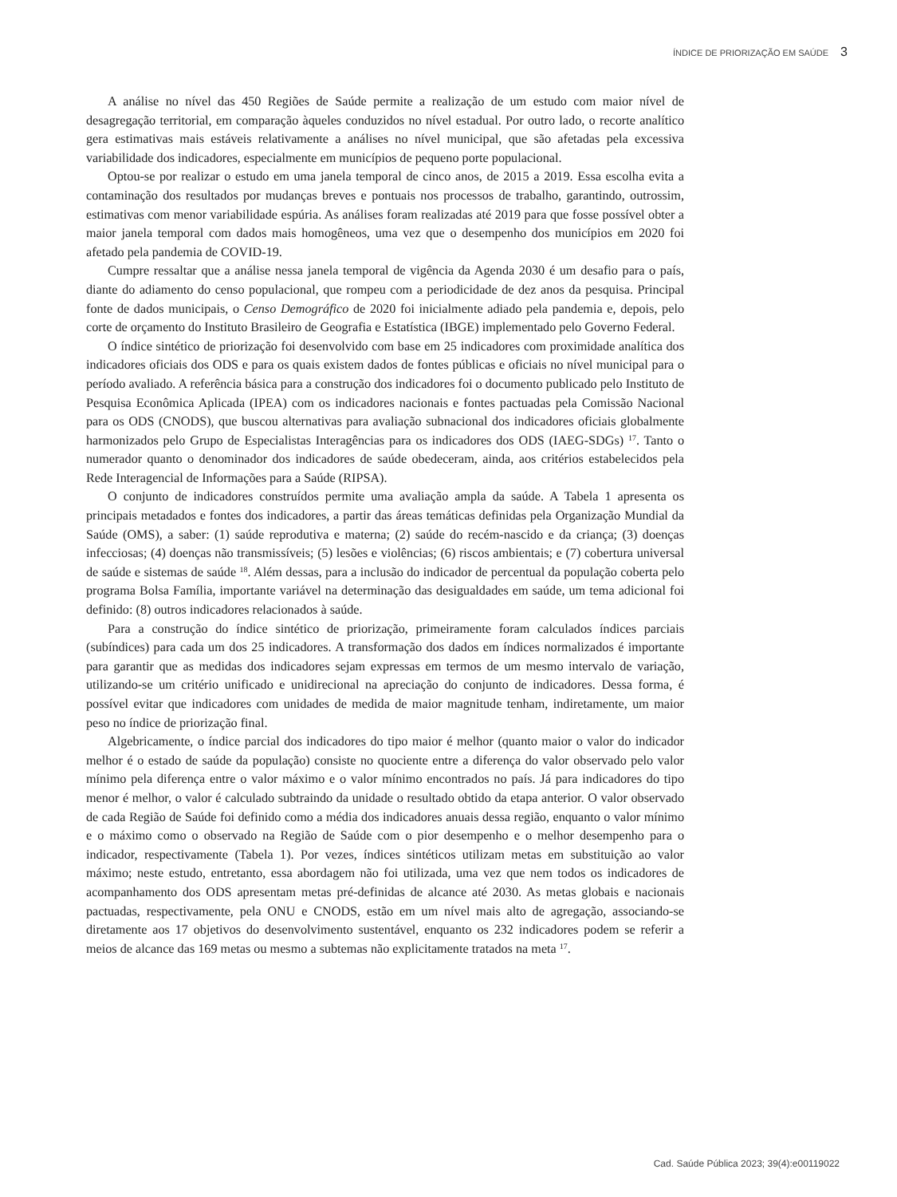ÍNDICE DE PRIORIZAÇÃO EM SAÚDE 3
A análise no nível das 450 Regiões de Saúde permite a realização de um estudo com maior nível de desagregação territorial, em comparação àqueles conduzidos no nível estadual. Por outro lado, o recorte analítico gera estimativas mais estáveis relativamente a análises no nível municipal, que são afetadas pela excessiva variabilidade dos indicadores, especialmente em municípios de pequeno porte populacional.
Optou-se por realizar o estudo em uma janela temporal de cinco anos, de 2015 a 2019. Essa escolha evita a contaminação dos resultados por mudanças breves e pontuais nos processos de trabalho, garantindo, outrossim, estimativas com menor variabilidade espúria. As análises foram realizadas até 2019 para que fosse possível obter a maior janela temporal com dados mais homogêneos, uma vez que o desempenho dos municípios em 2020 foi afetado pela pandemia de COVID-19.
Cumpre ressaltar que a análise nessa janela temporal de vigência da Agenda 2030 é um desafio para o país, diante do adiamento do censo populacional, que rompeu com a periodicidade de dez anos da pesquisa. Principal fonte de dados municipais, o Censo Demográfico de 2020 foi inicialmente adiado pela pandemia e, depois, pelo corte de orçamento do Instituto Brasileiro de Geografia e Estatística (IBGE) implementado pelo Governo Federal.
O índice sintético de priorização foi desenvolvido com base em 25 indicadores com proximidade analítica dos indicadores oficiais dos ODS e para os quais existem dados de fontes públicas e oficiais no nível municipal para o período avaliado. A referência básica para a construção dos indicadores foi o documento publicado pelo Instituto de Pesquisa Econômica Aplicada (IPEA) com os indicadores nacionais e fontes pactuadas pela Comissão Nacional para os ODS (CNODS), que buscou alternativas para avaliação subnacional dos indicadores oficiais globalmente harmonizados pelo Grupo de Especialistas Interagências para os indicadores dos ODS (IAEG-SDGs) <sup>17</sup>. Tanto o numerador quanto o denominador dos indicadores de saúde obedeceram, ainda, aos critérios estabelecidos pela Rede Interagencial de Informações para a Saúde (RIPSA).
O conjunto de indicadores construídos permite uma avaliação ampla da saúde. A Tabela 1 apresenta os principais metadados e fontes dos indicadores, a partir das áreas temáticas definidas pela Organização Mundial da Saúde (OMS), a saber: (1) saúde reprodutiva e materna; (2) saúde do recém-nascido e da criança; (3) doenças infecciosas; (4) doenças não transmissíveis; (5) lesões e violências; (6) riscos ambientais; e (7) cobertura universal de saúde e sistemas de saúde <sup>18</sup>. Além dessas, para a inclusão do indicador de percentual da população coberta pelo programa Bolsa Família, importante variável na determinação das desigualdades em saúde, um tema adicional foi definido: (8) outros indicadores relacionados à saúde.
Para a construção do índice sintético de priorização, primeiramente foram calculados índices parciais (subíndices) para cada um dos 25 indicadores. A transformação dos dados em índices normalizados é importante para garantir que as medidas dos indicadores sejam expressas em termos de um mesmo intervalo de variação, utilizando-se um critério unificado e unidirecional na apreciação do conjunto de indicadores. Dessa forma, é possível evitar que indicadores com unidades de medida de maior magnitude tenham, indiretamente, um maior peso no índice de priorização final.
Algebricamente, o índice parcial dos indicadores do tipo maior é melhor (quanto maior o valor do indicador melhor é o estado de saúde da população) consiste no quociente entre a diferença do valor observado pelo valor mínimo pela diferença entre o valor máximo e o valor mínimo encontrados no país. Já para indicadores do tipo menor é melhor, o valor é calculado subtraindo da unidade o resultado obtido da etapa anterior. O valor observado de cada Região de Saúde foi definido como a média dos indicadores anuais dessa região, enquanto o valor mínimo e o máximo como o observado na Região de Saúde com o pior desempenho e o melhor desempenho para o indicador, respectivamente (Tabela 1). Por vezes, índices sintéticos utilizam metas em substituição ao valor máximo; neste estudo, entretanto, essa abordagem não foi utilizada, uma vez que nem todos os indicadores de acompanhamento dos ODS apresentam metas pré-definidas de alcance até 2030. As metas globais e nacionais pactuadas, respectivamente, pela ONU e CNODS, estão em um nível mais alto de agregação, associando-se diretamente aos 17 objetivos do desenvolvimento sustentável, enquanto os 232 indicadores podem se referir a meios de alcance das 169 metas ou mesmo a subtemas não explicitamente tratados na meta <sup>17</sup>.
Cad. Saúde Pública 2023; 39(4):e00119022